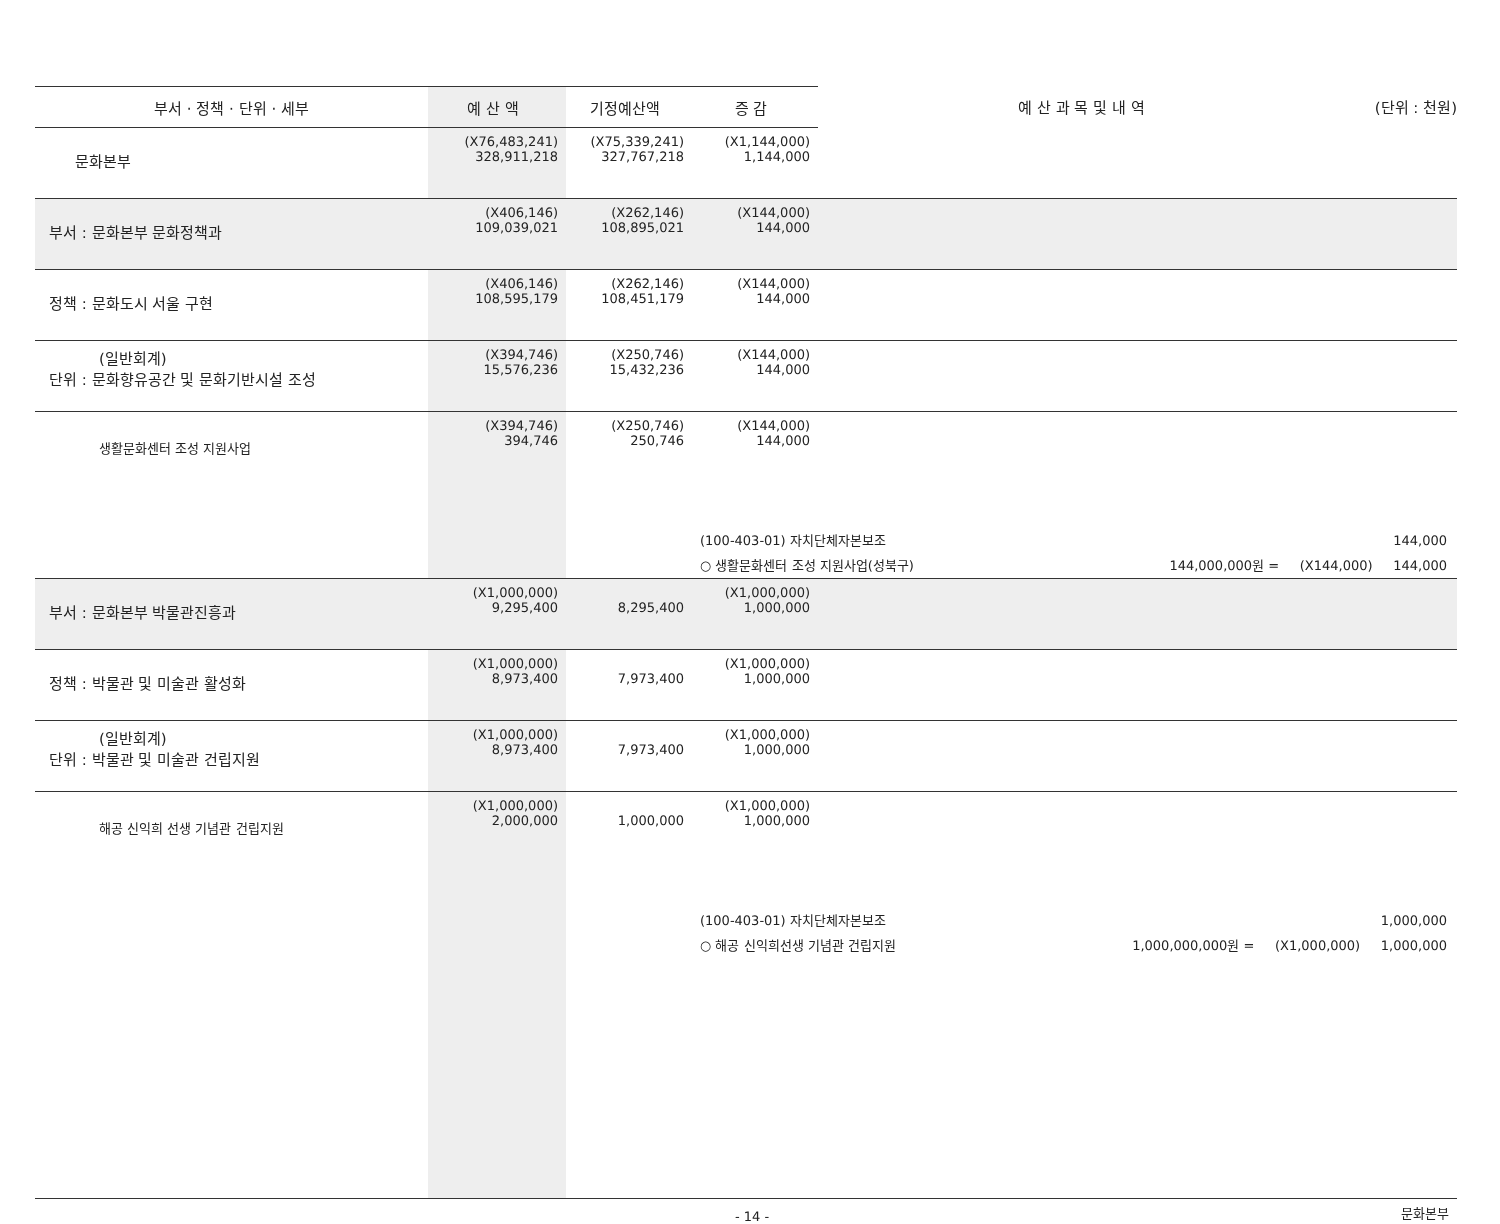| 부서 · 정책 · 단위 · 세부 | 예 산 액 | 기정예산액 | 증 감 | 예 산 과 목 및 내 역 (단위 : 천원) |
| --- | --- | --- | --- | --- |
| 문화본부 | (X76,483,241) 328,911,218 | (X75,339,241) 327,767,218 | (X1,144,000) 1,144,000 | |
| 부서 : 문화본부 문화정책과 | (X406,146) 109,039,021 | (X262,146) 108,895,021 | (X144,000) 144,000 | |
| 정책 : 문화도시 서울 구현 | (X406,146) 108,595,179 | (X262,146) 108,451,179 | (X144,000) 144,000 | |
| (일반회계) 단위 : 문화향유공간 및 문화기반시설 조성 | (X394,746) 15,576,236 | (X250,746) 15,432,236 | (X144,000) 144,000 | |
| 생활문화센터 조성 지원사업 | (X394,746) 394,746 | (X250,746) 250,746 | (X144,000) 144,000 | |
| | | (100-403-01) 자치단체자본보조 144,000 ○ 생활문화센터 조성 지원사업(성북구) 144,000,000원 = (X144,000) 144,000 | | |
| 부서 : 문화본부 박물관진흥과 | (X1,000,000) 9,295,400 | 8,295,400 | (X1,000,000) 1,000,000 | |
| 정책 : 박물관 및 미술관 활성화 | (X1,000,000) 8,973,400 | 7,973,400 | (X1,000,000) 1,000,000 | |
| (일반회계) 단위 : 박물관 및 미술관 건립지원 | (X1,000,000) 8,973,400 | 7,973,400 | (X1,000,000) 1,000,000 | |
| 해공 신익희 선생 기념관 건립지원 | (X1,000,000) 2,000,000 | 1,000,000 | (X1,000,000) 1,000,000 | |
| | | (100-403-01) 자치단체자본보조 1,000,000 ○ 해공 신익희선생 기념관 건립지원 1,000,000,000원 = (X1,000,000) 1,000,000 | | |
- 14 - 문화본부